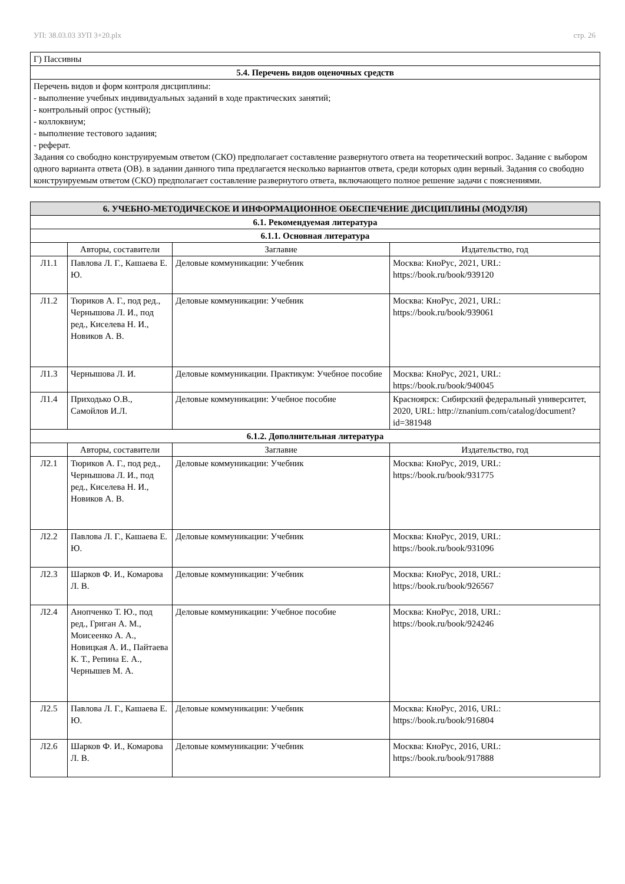УП: 38.03.03 ЗУП 3+20.plx стр. 26
| Г) Пассивны |
| 5.4. Перечень видов оценочных средств |
| Перечень видов и форм контроля дисциплины: - выполнение учебных индивидуальных заданий в ходе практических занятий; - контрольный опрос (устный); - коллоквиум; - выполнение тестового задания; - реферат. Задания со свободно конструируемым ответом (СКО) предполагает составление развернутого ответа на теоретический вопрос. Задание с выбором одного варианта ответа (ОВ). в задании данного типа предлагается несколько вариантов ответа, среди которых один верный. Задания со свободно конструируемым ответом (СКО) предполагает составление развернутого ответа, включающего полное решение задачи с пояснениями. |
| 6. УЧЕБНО-МЕТОДИЧЕСКОЕ И ИНФОРМАЦИОННОЕ ОБЕСПЕЧЕНИЕ ДИСЦИПЛИНЫ (МОДУЛЯ) | | | |
| 6.1. Рекомендуемая литература | | | |
| 6.1.1. Основная литература | | | |
| | Авторы, составители | Заглавие | Издательство, год |
| Л1.1 | Павлова Л. Г., Кашаева Е. Ю. | Деловые коммуникации: Учебник | Москва: КноРус, 2021, URL: https://book.ru/book/939120 |
| Л1.2 | Тюриков А. Г., под ред., Чернышова Л. И., под ред., Киселева Н. И., Новиков А. В. | Деловые коммуникации: Учебник | Москва: КноРус, 2021, URL: https://book.ru/book/939061 |
| Л1.3 | Чернышова Л. И. | Деловые коммуникации. Практикум: Учебное пособие | Москва: КноРус, 2021, URL: https://book.ru/book/940045 |
| Л1.4 | Приходько О.В., Самойлов И.Л. | Деловые коммуникации: Учебное пособие | Красноярск: Сибирский федеральный университет, 2020, URL: http://znanium.com/catalog/document?id=381948 |
| 6.1.2. Дополнительная литература | | | |
| | Авторы, составители | Заглавие | Издательство, год |
| Л2.1 | Тюриков А. Г., под ред., Чернышова Л. И., под ред., Киселева Н. И., Новиков А. В. | Деловые коммуникации: Учебник | Москва: КноРус, 2019, URL: https://book.ru/book/931775 |
| Л2.2 | Павлова Л. Г., Кашаева Е. Ю. | Деловые коммуникации: Учебник | Москва: КноРус, 2019, URL: https://book.ru/book/931096 |
| Л2.3 | Шарков Ф. И., Комарова Л. В. | Деловые коммуникации: Учебник | Москва: КноРус, 2018, URL: https://book.ru/book/926567 |
| Л2.4 | Анопченко Т. Ю., под ред., Григан А. М., Моисеенко А. А., Новицкая А. И., Пайтаева К. Т., Репина Е. А., Чернышев М. А. | Деловые коммуникации: Учебное пособие | Москва: КноРус, 2018, URL: https://book.ru/book/924246 |
| Л2.5 | Павлова Л. Г., Кашаева Е. Ю. | Деловые коммуникации: Учебник | Москва: КноРус, 2016, URL: https://book.ru/book/916804 |
| Л2.6 | Шарков Ф. И., Комарова Л. В. | Деловые коммуникации: Учебник | Москва: КноРус, 2016, URL: https://book.ru/book/917888 |